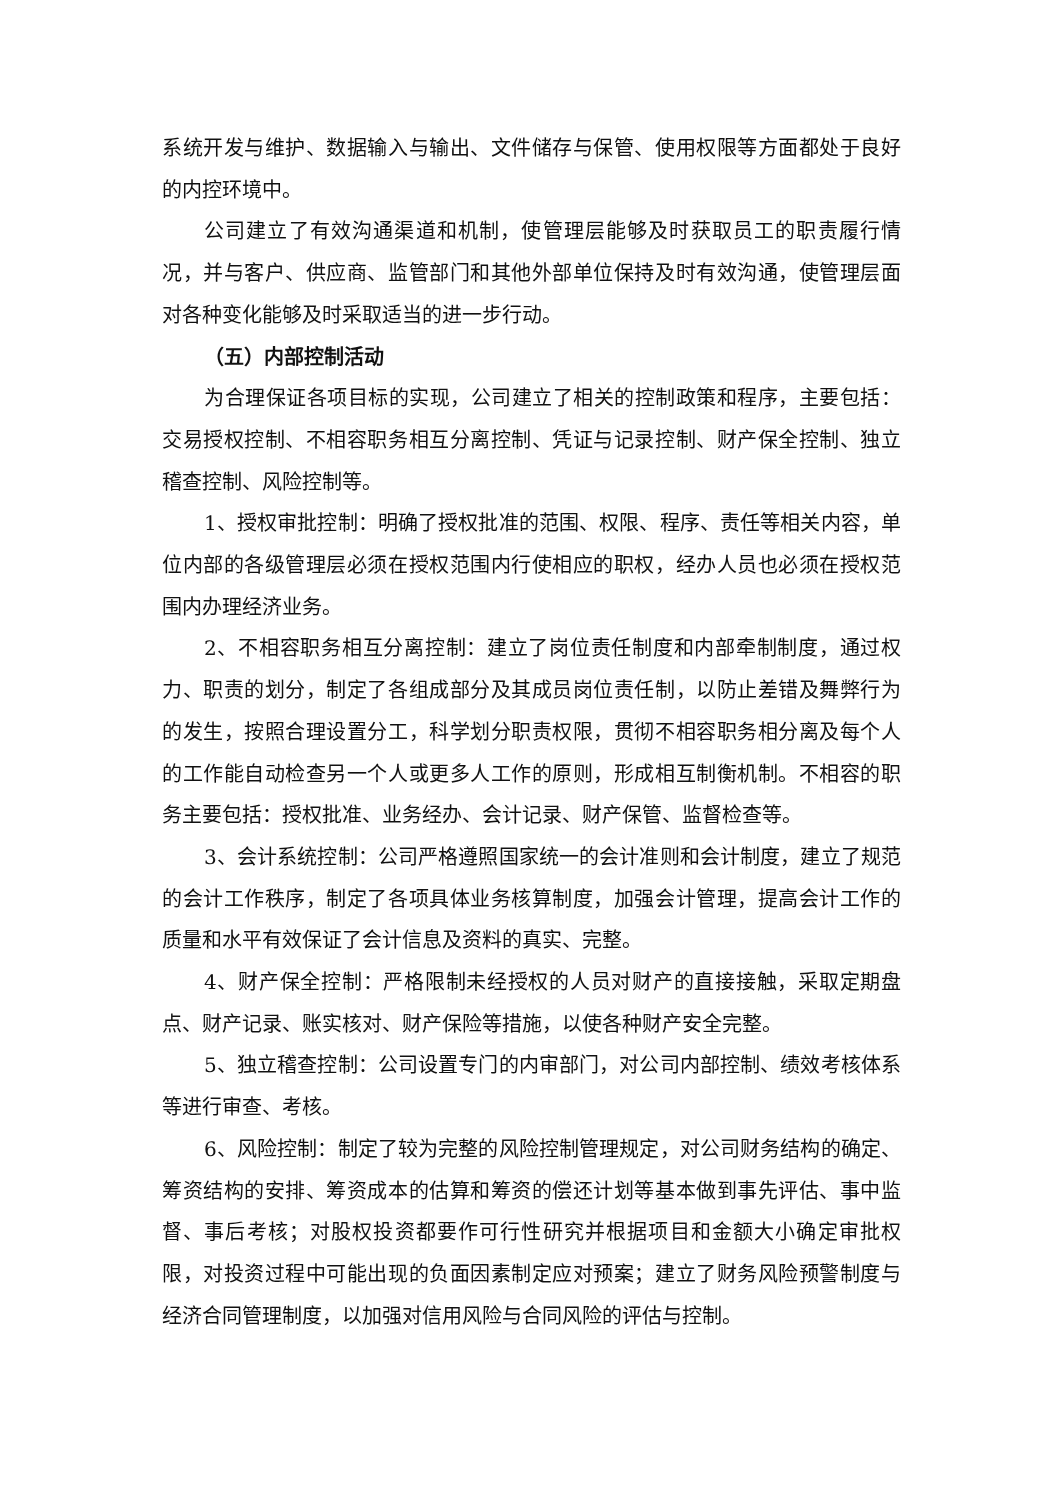系统开发与维护、数据输入与输出、文件储存与保管、使用权限等方面都处于良好的内控环境中。
公司建立了有效沟通渠道和机制，使管理层能够及时获取员工的职责履行情况，并与客户、供应商、监管部门和其他外部单位保持及时有效沟通，使管理层面对各种变化能够及时采取适当的进一步行动。
（五）内部控制活动
为合理保证各项目标的实现，公司建立了相关的控制政策和程序，主要包括：交易授权控制、不相容职务相互分离控制、凭证与记录控制、财产保全控制、独立稽查控制、风险控制等。
1、授权审批控制：明确了授权批准的范围、权限、程序、责任等相关内容，单位内部的各级管理层必须在授权范围内行使相应的职权，经办人员也必须在授权范围内办理经济业务。
2、不相容职务相互分离控制：建立了岗位责任制度和内部牵制制度，通过权力、职责的划分，制定了各组成部分及其成员岗位责任制，以防止差错及舞弊行为的发生，按照合理设置分工，科学划分职责权限，贯彻不相容职务相分离及每个人的工作能自动检查另一个人或更多人工作的原则，形成相互制衡机制。不相容的职务主要包括：授权批准、业务经办、会计记录、财产保管、监督检查等。
3、会计系统控制：公司严格遵照国家统一的会计准则和会计制度，建立了规范的会计工作秩序，制定了各项具体业务核算制度，加强会计管理，提高会计工作的质量和水平有效保证了会计信息及资料的真实、完整。
4、财产保全控制：严格限制未经授权的人员对财产的直接接触，采取定期盘点、财产记录、账实核对、财产保险等措施，以使各种财产安全完整。
5、独立稽查控制：公司设置专门的内审部门，对公司内部控制、绩效考核体系等进行审查、考核。
6、风险控制：制定了较为完整的风险控制管理规定，对公司财务结构的确定、筹资结构的安排、筹资成本的估算和筹资的偿还计划等基本做到事先评估、事中监督、事后考核；对股权投资都要作可行性研究并根据项目和金额大小确定审批权限，对投资过程中可能出现的负面因素制定应对预案；建立了财务风险预警制度与经济合同管理制度，以加强对信用风险与合同风险的评估与控制。